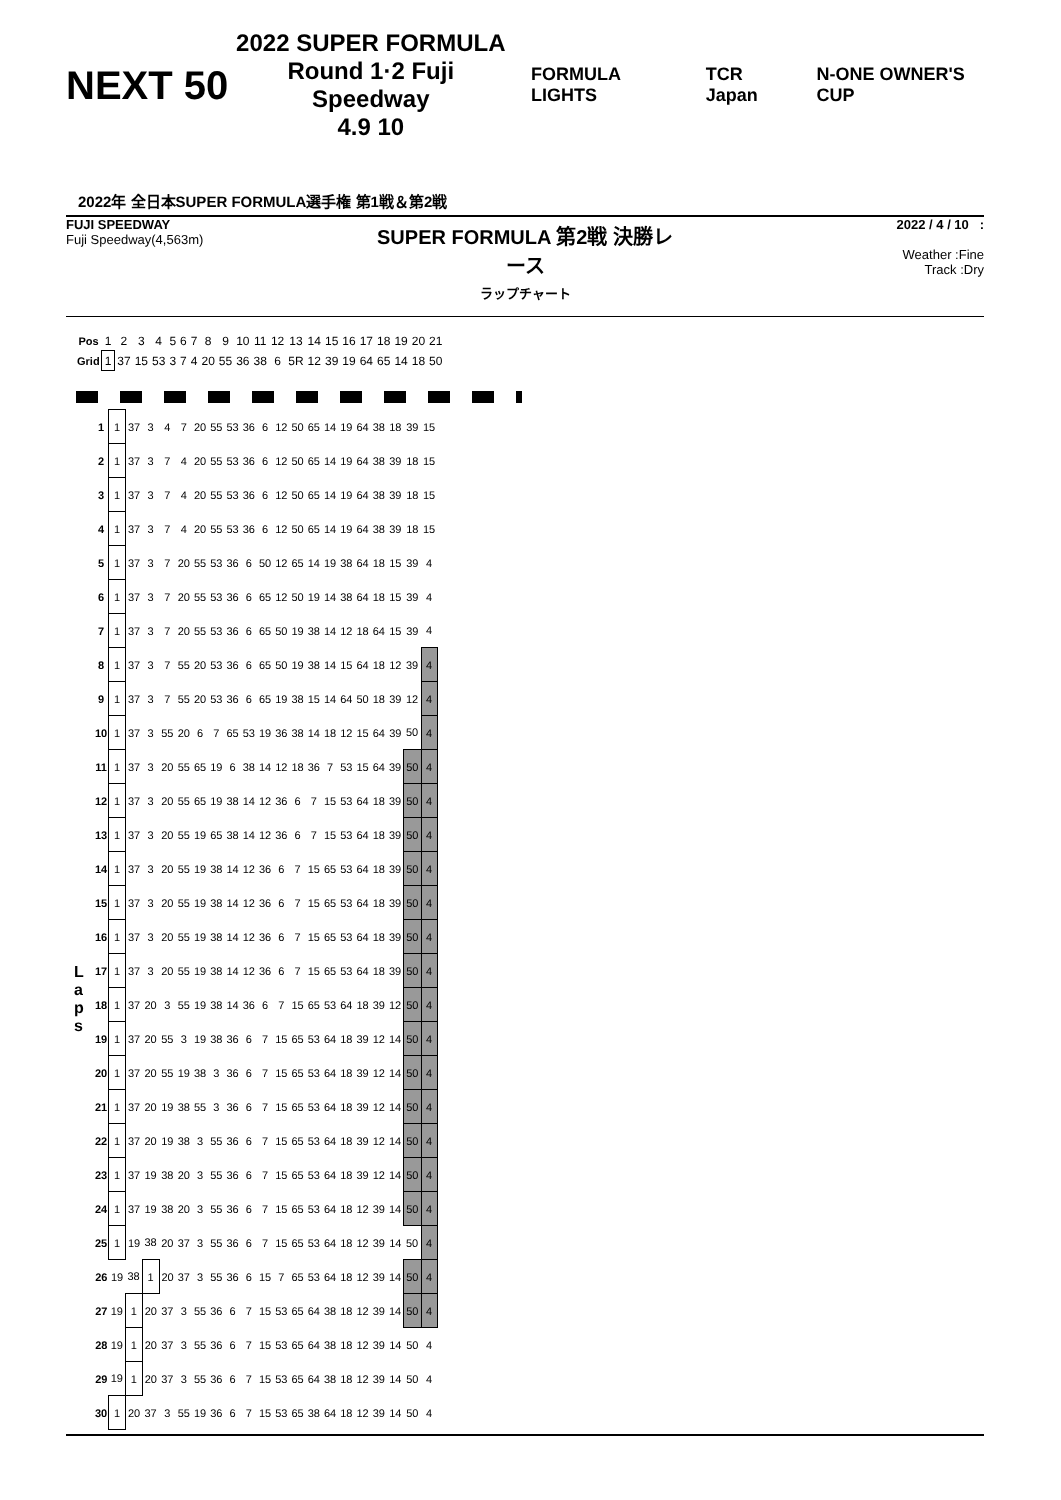NEXT 50
2022 SUPER FORMULA
Round 1·2 Fuji Speedway
4.9 10
FORMULA LIGHTS TCR Japan N-ONE OWNER'S CUP
2022年 全日本SUPER FORMULA選手権 第1戦＆第2戦
FUJI SPEEDWAY
Fuji Speedway(4,563m)
SUPER FORMULA 第2戦 決勝レース
ラップチャート
2022 / 4 / 10 :
Weather :Fine
Track :Dry
| Pos | 1 | 2 | 3 | 4 | 5 | 6 | 7 | 8 | 9 | 10 | 11 | 12 | 13 | 14 | 15 | 16 | 17 | 18 | 19 | 20 | 21 |
| Grid | 1 | 37 | 15 | 53 | 3 | 7 | 4 | 20 | 55 | 36 | 38 | 6 | 5R | 12 | 39 | 19 | 64 | 65 | 14 | 18 | 50 |
L
a
p
s
| 1 | 1 | 37 | 3 | 4 | 7 | 20 | 55 | 53 | 36 | 6 | 12 | 50 | 65 | 14 | 19 | 64 | 38 | 18 | 39 | 15 |
| 2 | 1 | 37 | 3 | 7 | 4 | 20 | 55 | 53 | 36 | 6 | 12 | 50 | 65 | 14 | 19 | 64 | 38 | 39 | 18 | 15 |
| 3 | 1 | 37 | 3 | 7 | 4 | 20 | 55 | 53 | 36 | 6 | 12 | 50 | 65 | 14 | 19 | 64 | 38 | 39 | 18 | 15 |
| 4 | 1 | 37 | 3 | 7 | 4 | 20 | 55 | 53 | 36 | 6 | 12 | 50 | 65 | 14 | 19 | 64 | 38 | 39 | 18 | 15 |
| 5 | 1 | 37 | 3 | 7 | 20 | 55 | 53 | 36 | 6 | 50 | 12 | 65 | 14 | 19 | 38 | 64 | 18 | 15 | 39 | 4 |
| 6 | 1 | 37 | 3 | 7 | 20 | 55 | 53 | 36 | 6 | 65 | 12 | 50 | 19 | 14 | 38 | 64 | 18 | 15 | 39 | 4 |
| 7 | 1 | 37 | 3 | 7 | 20 | 55 | 53 | 36 | 6 | 65 | 50 | 19 | 38 | 14 | 12 | 18 | 64 | 15 | 39 | 4 |
| 8 | 1 | 37 | 3 | 7 | 55 | 20 | 53 | 36 | 6 | 65 | 50 | 19 | 38 | 14 | 15 | 64 | 18 | 12 | 39 | 4 |
| 9 | 1 | 37 | 3 | 7 | 55 | 20 | 53 | 36 | 6 | 65 | 19 | 38 | 15 | 14 | 64 | 50 | 18 | 39 | 12 | 4 |
| 10 | 1 | 37 | 3 | 55 | 20 | 6 | 7 | 65 | 53 | 19 | 36 | 38 | 14 | 18 | 12 | 15 | 64 | 39 | 50 | 4 |
| 11 | 1 | 37 | 3 | 20 | 55 | 65 | 19 | 6 | 38 | 14 | 12 | 18 | 36 | 7 | 53 | 15 | 64 | 39 | 50 | 4 |
| 12 | 1 | 37 | 3 | 20 | 55 | 65 | 19 | 38 | 14 | 12 | 36 | 6 | 7 | 15 | 53 | 64 | 18 | 39 | 50 | 4 |
| 13 | 1 | 37 | 3 | 20 | 55 | 19 | 65 | 38 | 14 | 12 | 36 | 6 | 7 | 15 | 53 | 64 | 18 | 39 | 50 | 4 |
| 14 | 1 | 37 | 3 | 20 | 55 | 19 | 38 | 14 | 12 | 36 | 6 | 7 | 15 | 65 | 53 | 64 | 18 | 39 | 50 | 4 |
| 15 | 1 | 37 | 3 | 20 | 55 | 19 | 38 | 14 | 12 | 36 | 6 | 7 | 15 | 65 | 53 | 64 | 18 | 39 | 50 | 4 |
| 16 | 1 | 37 | 3 | 20 | 55 | 19 | 38 | 14 | 12 | 36 | 6 | 7 | 15 | 65 | 53 | 64 | 18 | 39 | 50 | 4 |
| 17 | 1 | 37 | 3 | 20 | 55 | 19 | 38 | 14 | 12 | 36 | 6 | 7 | 15 | 65 | 53 | 64 | 18 | 39 | 50 | 4 |
| 18 | 1 | 37 | 20 | 3 | 55 | 19 | 38 | 14 | 36 | 6 | 7 | 15 | 65 | 53 | 64 | 18 | 39 | 12 | 50 | 4 |
| 19 | 1 | 37 | 20 | 55 | 3 | 19 | 38 | 36 | 6 | 7 | 15 | 65 | 53 | 64 | 18 | 39 | 12 | 14 | 50 | 4 |
| 20 | 1 | 37 | 20 | 55 | 19 | 38 | 3 | 36 | 6 | 7 | 15 | 65 | 53 | 64 | 18 | 39 | 12 | 14 | 50 | 4 |
| 21 | 1 | 37 | 20 | 19 | 38 | 55 | 3 | 36 | 6 | 7 | 15 | 65 | 53 | 64 | 18 | 39 | 12 | 14 | 50 | 4 |
| 22 | 1 | 37 | 20 | 19 | 38 | 3 | 55 | 36 | 6 | 7 | 15 | 65 | 53 | 64 | 18 | 39 | 12 | 14 | 50 | 4 |
| 23 | 1 | 37 | 19 | 38 | 20 | 3 | 55 | 36 | 6 | 7 | 15 | 65 | 53 | 64 | 18 | 39 | 12 | 14 | 50 | 4 |
| 24 | 1 | 37 | 19 | 38 | 20 | 3 | 55 | 36 | 6 | 7 | 15 | 65 | 53 | 64 | 18 | 12 | 39 | 14 | 50 | 4 |
| 25 | 1 | 19 | 38 | 20 | 37 | 3 | 55 | 36 | 6 | 7 | 15 | 65 | 53 | 64 | 18 | 12 | 39 | 14 | 50 | 4 |
| 26 | 19 | 38 | 1 | 20 | 37 | 3 | 55 | 36 | 6 | 15 | 7 | 65 | 53 | 64 | 18 | 12 | 39 | 14 | 50 | 4 |
| 27 | 19 | 1 | 20 | 37 | 3 | 55 | 36 | 6 | 7 | 15 | 53 | 65 | 64 | 38 | 18 | 12 | 39 | 14 | 50 | 4 |
| 28 | 19 | 1 | 20 | 37 | 3 | 55 | 36 | 6 | 7 | 15 | 53 | 65 | 64 | 38 | 18 | 12 | 39 | 14 | 50 | 4 |
| 29 | 19 | 1 | 20 | 37 | 3 | 55 | 36 | 6 | 7 | 15 | 53 | 65 | 64 | 38 | 18 | 12 | 39 | 14 | 50 | 4 |
| 30 | 1 | 20 | 37 | 3 | 55 | 19 | 36 | 6 | 7 | 15 | 53 | 65 | 38 | 64 | 18 | 12 | 39 | 14 | 50 | 4 |